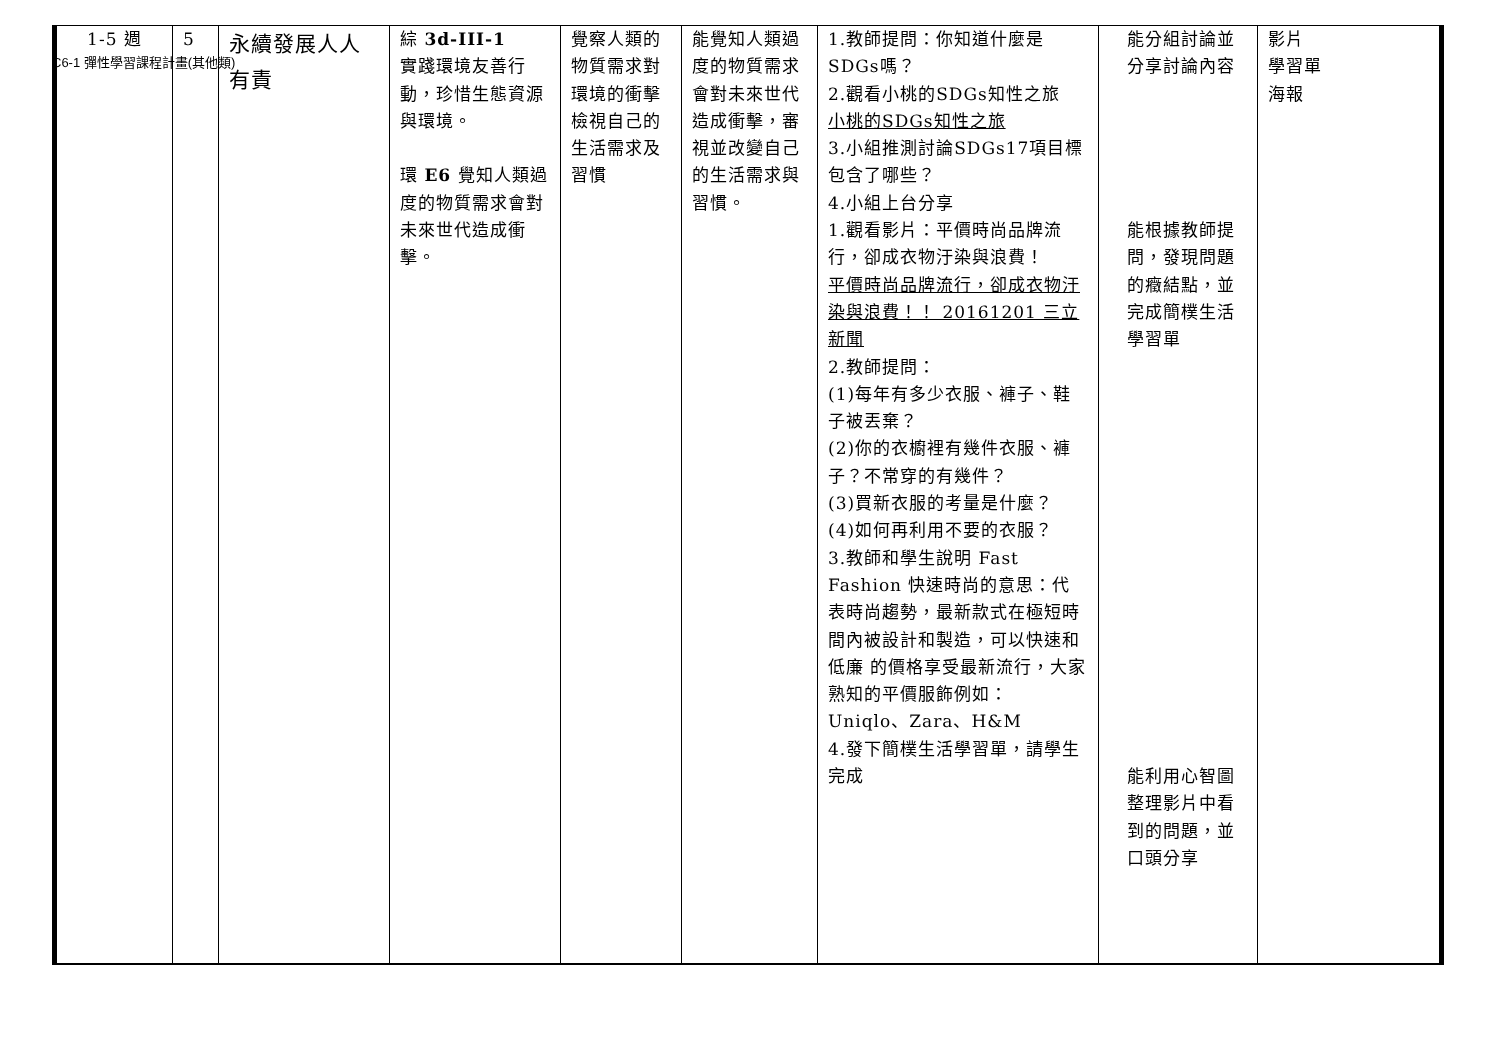C6-1 彈性學習課程計畫(其他類)
| 1-5 週 | 5 | 永續發展人人有責 | 綜 3d-III-1 實踐環境友善行動，珍惜生態資源與環境。 環 E6 覺知人類過度的物質需求會對未來世代造成衝擊。 | 覺察人類的物質需求對環境的衝擊 檢視自己的生活需求及習慣 | 能覺知人類過度的物質需求會對未來世代造成衝擊，審視並改變自己的生活需求與習慣。 | 1.教師提問：你知道什麼是SDGs嗎？ 2.觀看小桃的SDGs知性之旅 小桃的SDGs知性之旅 3.小組推測討論SDGs17項目標包含了哪些？ 4.小組上台分享 1.觀看影片：平價時尚品牌流行，卻成衣物汙染與浪費！ 平價時尚品牌流行，卻成衣物汙染與浪費！！ 20161201 三立新聞 2.教師提問： (1)每年有多少衣服、褲子、鞋子被丟棄？ (2)你的衣櫥裡有幾件衣服、褲子？不常穿的有幾件？ (3)買新衣服的考量是什麼？ (4)如何再利用不要的衣服？ 3.教師和學生說明 Fast Fashion 快速時尚的意思：代表時尚趨勢，最新款式在極短時間內被設計和製造，可以快速和低廉 的價格享受最新流行，大家熟知的平價服飾例如：Uniqlo、Zara、H&M 4.發下簡樸生活學習單，請學生完成 | 能分組討論並分享討論內容 能根據教師提問，發現問題的癥結點，並完成簡樸生活學習單 能利用心智圖整理影片中看到的問題，並口頭分享 | 影片 學習單 海報 |